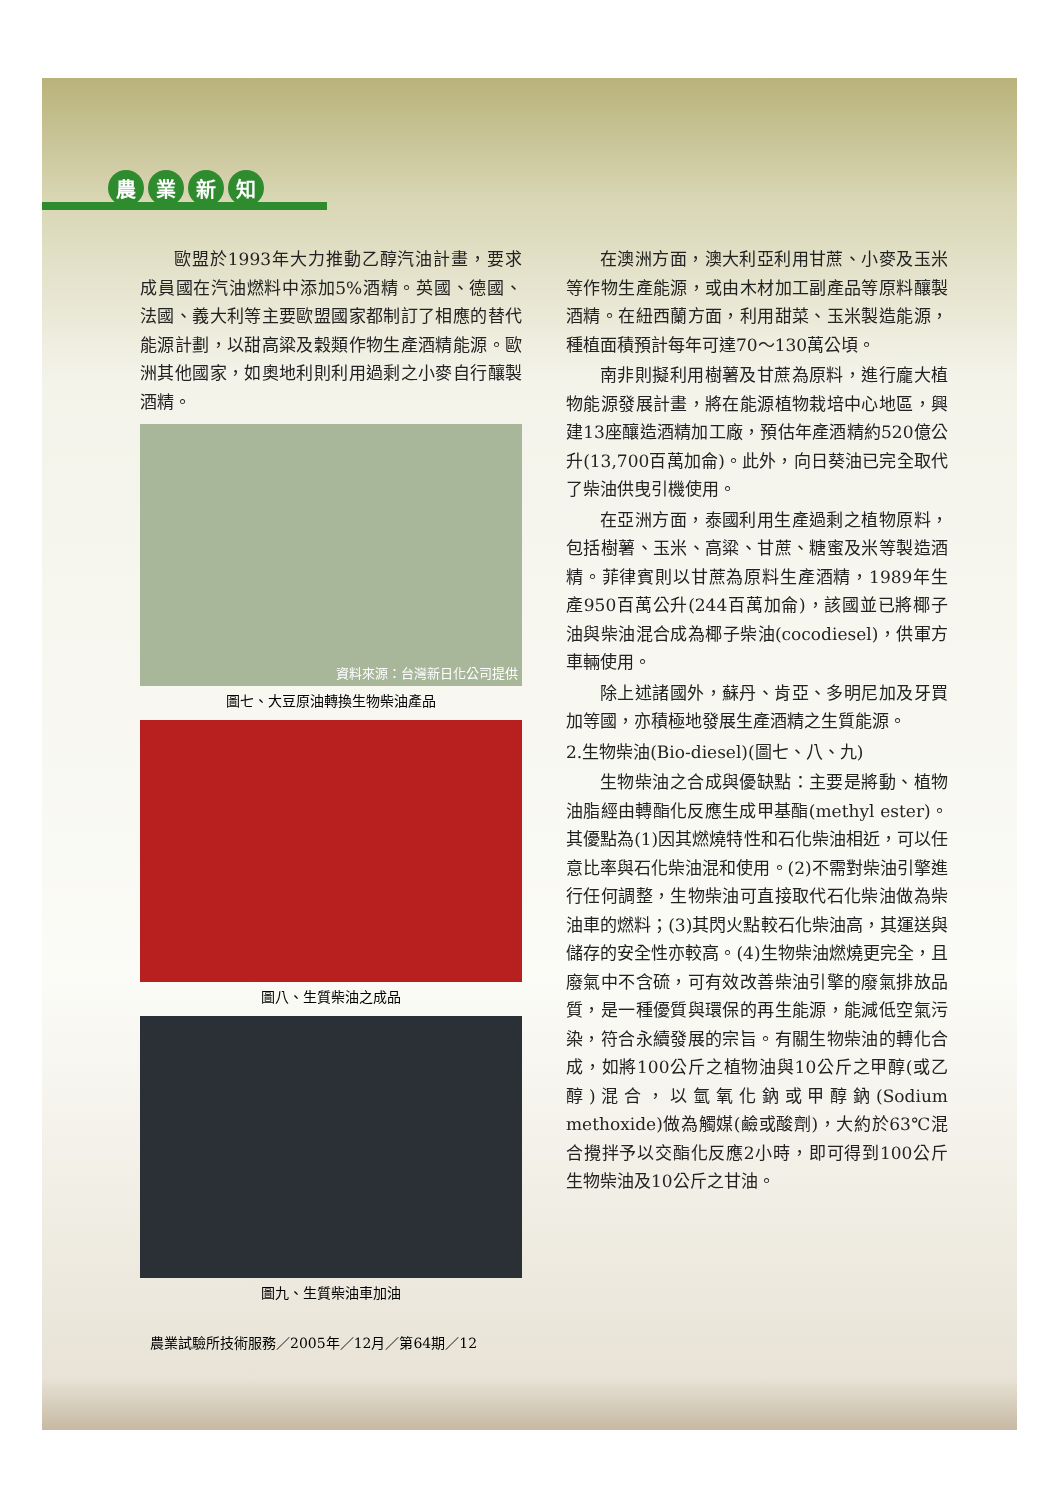農業新知
歐盟於1993年大力推動乙醇汽油計畫，要求成員國在汽油燃料中添加5%酒精。英國、德國、法國、義大利等主要歐盟國家都制訂了相應的替代能源計劃，以甜高粱及穀類作物生產酒精能源。歐洲其他國家，如奧地利則利用過剩之小麥自行釀製酒精。
資料來源：台灣新日化公司提供
圖七、大豆原油轉換生物柴油產品
圖八、生質柴油之成品
圖九、生質柴油車加油
農業試驗所技術服務／2005年／12月／第64期／12
在澳洲方面，澳大利亞利用甘蔗、小麥及玉米等作物生產能源，或由木材加工副產品等原料釀製酒精。在紐西蘭方面，利用甜菜、玉米製造能源，種植面積預計每年可達70～130萬公頃。
南非則擬利用樹薯及甘蔗為原料，進行龐大植物能源發展計畫，將在能源植物栽培中心地區，興建13座釀造酒精加工廠，預估年產酒精約520億公升(13,700百萬加侖)。此外，向日葵油已完全取代了柴油供曳引機使用。
在亞洲方面，泰國利用生產過剩之植物原料，包括樹薯、玉米、高粱、甘蔗、糖蜜及米等製造酒精。菲律賓則以甘蔗為原料生產酒精，1989年生產950百萬公升(244百萬加侖)，該國並已將椰子油與柴油混合成為椰子柴油(cocodiesel)，供軍方車輛使用。
除上述諸國外，蘇丹、肯亞、多明尼加及牙買加等國，亦積極地發展生產酒精之生質能源。
2.生物柴油(Bio-diesel)(圖七、八、九)
生物柴油之合成與優缺點：主要是將動、植物油脂經由轉酯化反應生成甲基酯(methyl ester)。其優點為(1)因其燃燒特性和石化柴油相近，可以任意比率與石化柴油混和使用。(2)不需對柴油引擎進行任何調整，生物柴油可直接取代石化柴油做為柴油車的燃料；(3)其閃火點較石化柴油高，其運送與儲存的安全性亦較高。(4)生物柴油燃燒更完全，且廢氣中不含硫，可有效改善柴油引擎的廢氣排放品質，是一種優質與環保的再生能源，能減低空氣污染，符合永續發展的宗旨。有關生物柴油的轉化合成，如將100公斤之植物油與10公斤之甲醇(或乙醇)混合，以氫氧化鈉或甲醇鈉(Sodium methoxide)做為觸媒(鹼或酸劑)，大約於63℃混合攪拌予以交酯化反應2小時，即可得到100公斤生物柴油及10公斤之甘油。